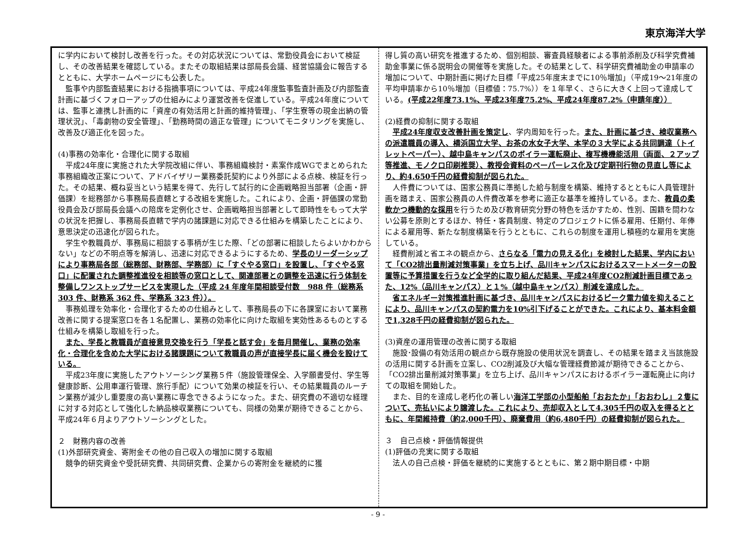東京海洋大学
に学内において検討し改善を行った。その対応状況については、常勤役員会において検証し、その改善結果を確認している。またその取組結果は部局長会議、経営協議会に報告するとともに、大学ホームページにも公表した。
監事や内部監査結果における指摘事項については、平成24年度監事監査計画及び内部監査計画に基づくフォローアップの仕組みにより運営改善を促進している。平成24年度については、監事と連携し計画的に「資産の有効活用と計画的維持管理」、「学生寮等の現金出納の管理状況」、「毒劇物の安全管理」、「勤務時間の適正な管理」についてモニタリングを実施し、改善及び適正化を図った。
(4)事務の効率化・合理化に関する取組
平成24年度に実施された大学院改組に伴い、事務組織検討・素案作成WGでまとめられた事務組織改正案について、アドバイザリー業務委託契約により外部による点検、検証を行った。その結果、概ね妥当という結果を得て、先行して試行的に企画戦略担当部署（企画・評価課）を総務部から事務局長直轄とする改組を実施した。これにより、企画・評価課の常勤役員会及び部局長会議への陪席を定例化させ、企画戦略担当部署として即時性をもって大学の状況を把握し、事務局長直轄で学内の諸課題に対応できる仕組みを構築したことにより、意思決定の迅速化が図られた。
学生や教職員が、事務局に相談する事柄が生じた際、「どの部署に相談したらよいかわからない」などの不明点等を解消し、迅速に対応できるようにするため、学長のリーダーシップにより事務局各部（総務部、財務部、学務部）に「すぐやる窓口」を設置し、「すぐやる窓口」に配置された調整推進役を相談等の窓口として、関連部署との調整を迅速に行う体制を整備しワンストップサービスを実現した（平成 24 年度年間相談受付数　988 件（総務系 303 件、財務系 362 件、学務系 323 件））。
事務処理を効率化・合理化するための仕組みとして、事務局長の下に各課室において業務改善に関する提案窓口を各１名配置し、業務の効率化に向けた取組を実効性あるものとする仕組みを構築し取組を行った。
また、学長と教職員が直接意見交換を行う「学長と話す会」を毎月開催し、業務の効率化・合理化を含めた大学における諸課題について教職員の声が直接学長に届く機会を設けている。
平成23年度に実施したアウトソーシング業務５件（施設管理保全、入学願書受付、学生等健康診断、公用車運行管理、旅行手配）について効果の検証を行い、その結果職員のルーチン業務が減少し重要度の高い業務に専念できるようになった。また、研究費の不適切な経理に対する対応として強化した納品検収業務についても、同様の効果が期待できることから、平成24年６月よりアウトソーシングとした。
２　財務内容の改善
(1)外部研究資金、寄附金その他の自己収入の増加に関する取組
競争的研究資金や受託研究費、共同研究費、企業からの寄附金を継続的に獲
得し質の高い研究を推進するため、個別相談、審査員経験者による事前添削及び科学究費補助金事業に係る説明会の開催等を実施した。その結果として、科学研究費補助金の申請率の増加について、中期計画に掲げた目標「平成25年度末までに10％増加」（平成19～21年度の平均申請率から10％増加（目標値：75.7%））を１年早く、さらに大きく上回って達成している。(平成22年度73.1%、平成23年度75.2%、平成24年度87.2%（申請年度））
(2)経費の抑制に関する取組
平成24年度収支改善計画を策定し、学内周知を行った。また、計画に基づき、検収業務への派遣職員の導入、横浜国立大学、お茶の水女子大学、本学の３大学による共同調達（トイレットペーパー）、越中島キャンパスのボイラー運転廃止、複写機機能活用（両面、２アップ等推進、モノクロ印刷推奨）、教授会資料のペーパーレス化及び定期刊行物の見直し等により、約4,650千円の経費抑制が図られた。
人件費については、国家公務員に準拠した給与制度を構築、維持するとともに人員管理計画を踏まえ、国家公務員の人件費改革を参考に適正な基準を維持している。また、教員の柔軟かつ機動的な採用を行うため及び教育研究分野の特色を活かすため、性別、国籍を問わない公募を原則とするほか、特任・客員制度、特定のプロジェクトに係る雇用、任期付、年俸による雇用等、新たな制度構築を行うとともに、これらの制度を運用し積極的な雇用を実施している。
経費削減と省エネの観点から、さらなる「電力の見える化」を検討した結果、学内において「CO2排出量削減対策事業」を立ち上げ、品川キャンパスにおけるスマートメーターの設置等に予算措置を行うなど全学的に取り組んだ結果、平成24年度CO2削減計画目標であった、12%（品川キャンパス）と１%（越中島キャンパス）削減を達成した。
省エネルギー対策推進計画に基づき、品川キャンパスにおけるピーク電力値を抑えることにより、品川キャンパスの契約電力を10%引下げることができた。これにより、基本料金額で1,328千円の経費抑制が図られた。
(3)資産の運用管理の改善に関する取組
施設･設備の有効活用の観点から既存施設の使用状況を調査し、その結果を踏まえ当該施設の活用に関する計画を立案し、CO2削減及び大幅な管理経費節減が期待できることから、「CO2排出量削減対策事業」を立ち上げ、品川キャンパスにおけるボイラー運転廃止に向けての取組を開始した。
また、目的を達成し老朽化の著しい海洋工学部の小型船舶「おおたか」「おおわし」２隻について、売払いにより譲渡した。これにより、売却収入として4,305千円の収入を得るとともに、年間維持費（約2,000千円）、廃棄費用（約6,480千円）の経費抑制が図られた。
３　自己点検・評価情報提供
(1)評価の充実に関する取組
法人の自己点検・評価を継続的に実施するとともに、第２期中期目標・中期
- 9 -